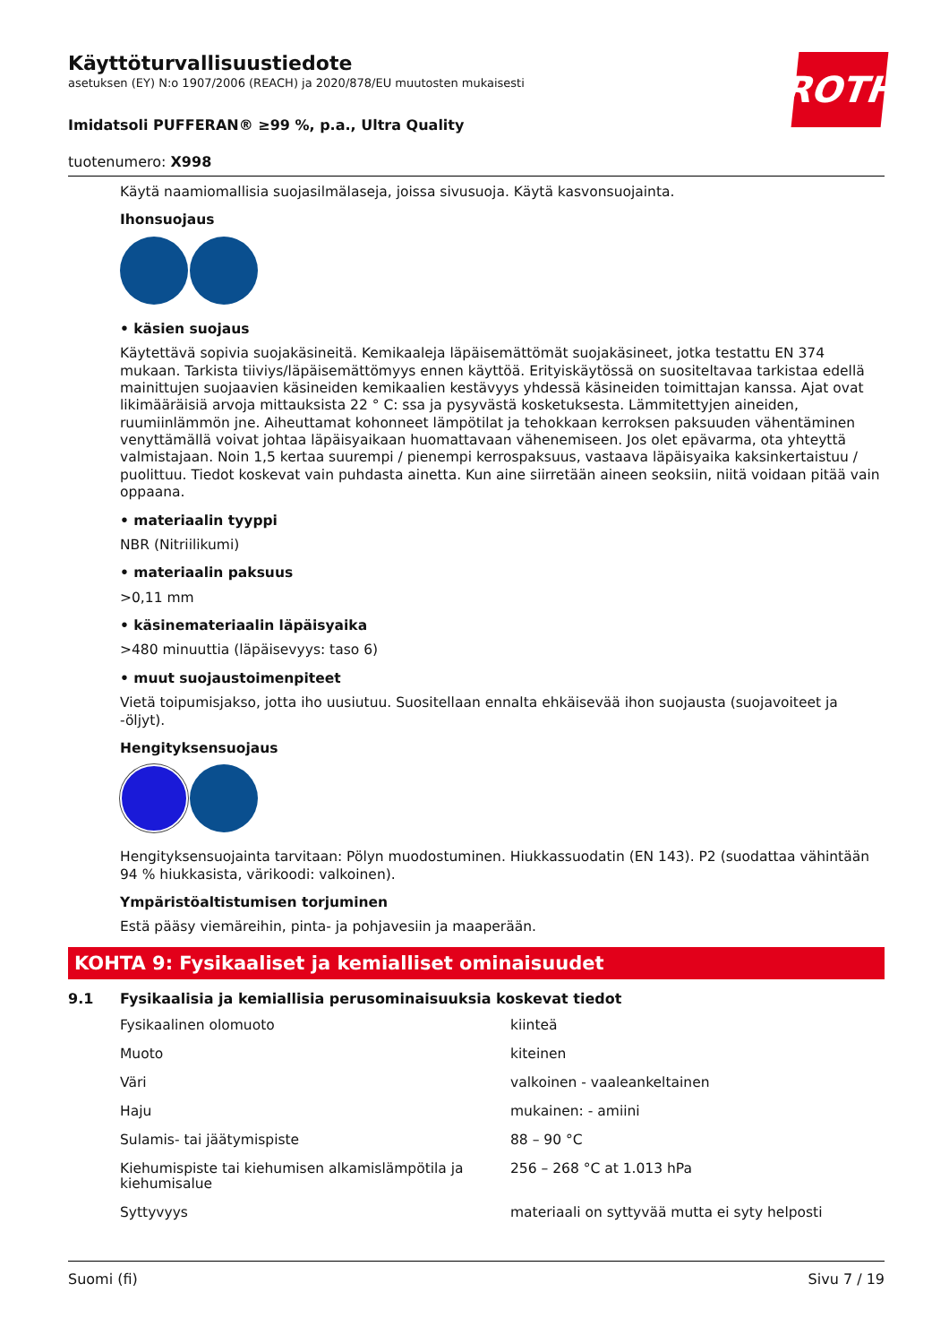ROTH
Käyttöturvallisuustiedote
asetuksen (EY) N:o 1907/2006 (REACH) ja 2020/878/EU muutosten mukaisesti
Imidatsoli PUFFERAN® ≥99 %, p.a., Ultra Quality
tuotenumero: X998
Käytä naamiomallisia suojasilmälaseja, joissa sivusuoja. Käytä kasvonsuojainta.
Ihonsuojaus
• käsien suojaus
Käytettävä sopivia suojakäsineitä. Kemikaaleja läpäisemättömät suojakäsineet, jotka testattu EN 374 mukaan. Tarkista tiiviys/läpäisemättömyys ennen käyttöä. Erityiskäytössä on suositeltavaa tarkistaa edellä mainittujen suojaavien käsineiden kemikaalien kestävyys yhdessä käsineiden toimittajan kanssa. Ajat ovat likimääräisiä arvoja mittauksista 22 ° C: ssa ja pysyvästä kosketuksesta. Lämmitettyjen aineiden, ruumiinlämmön jne. Aiheuttamat kohonneet lämpötilat ja tehokkaan kerroksen paksuuden vähentäminen venyttämällä voivat johtaa läpäisyaikaan huomattavaan vähenemiseen. Jos olet epävarma, ota yhteyttä valmistajaan. Noin 1,5 kertaa suurempi / pienempi kerrospaksuus, vastaava läpäisyaika kaksinkertaistuu / puolittuu. Tiedot koskevat vain puhdasta ainetta. Kun aine siirretään aineen seoksiin, niitä voidaan pitää vain oppaana.
• materiaalin tyyppi
NBR (Nitriilikumi)
• materiaalin paksuus
>0,11 mm
• käsinemateriaalin läpäisyaika
>480 minuuttia (läpäisevyys: taso 6)
• muut suojaustoimenpiteet
Vietä toipumisjakso, jotta iho uusiutuu. Suositellaan ennalta ehkäisevää ihon suojausta (suojavoiteet ja -öljyt).
Hengityksensuojaus
Hengityksensuojainta tarvitaan: Pölyn muodostuminen. Hiukkassuodatin (EN 143). P2 (suodattaa vähintään 94 % hiukkasista, värikoodi: valkoinen).
Ympäristöaltistumisen torjuminen
Estä pääsy viemäreihin, pinta- ja pohjavesiin ja maaperään.
KOHTA 9: Fysikaaliset ja kemialliset ominaisuudet
9.1 Fysikaalisia ja kemiallisia perusominaisuuksia koskevat tiedot
| Fysikaalinen olomuoto | kiinteä |
| Muoto | kiteinen |
| Väri | valkoinen - vaaleankeltainen |
| Haju | mukainen: - amiini |
| Sulamis- tai jäätymispiste | 88 – 90 °C |
| Kiehumispiste tai kiehumisen alkamislämpötila ja kiehumisalue | 256 – 268 °C at 1.013 hPa |
| Syttyvyys | materiaali on syttyvää mutta ei syty helposti |
Suomi (fi) Sivu 7 / 19